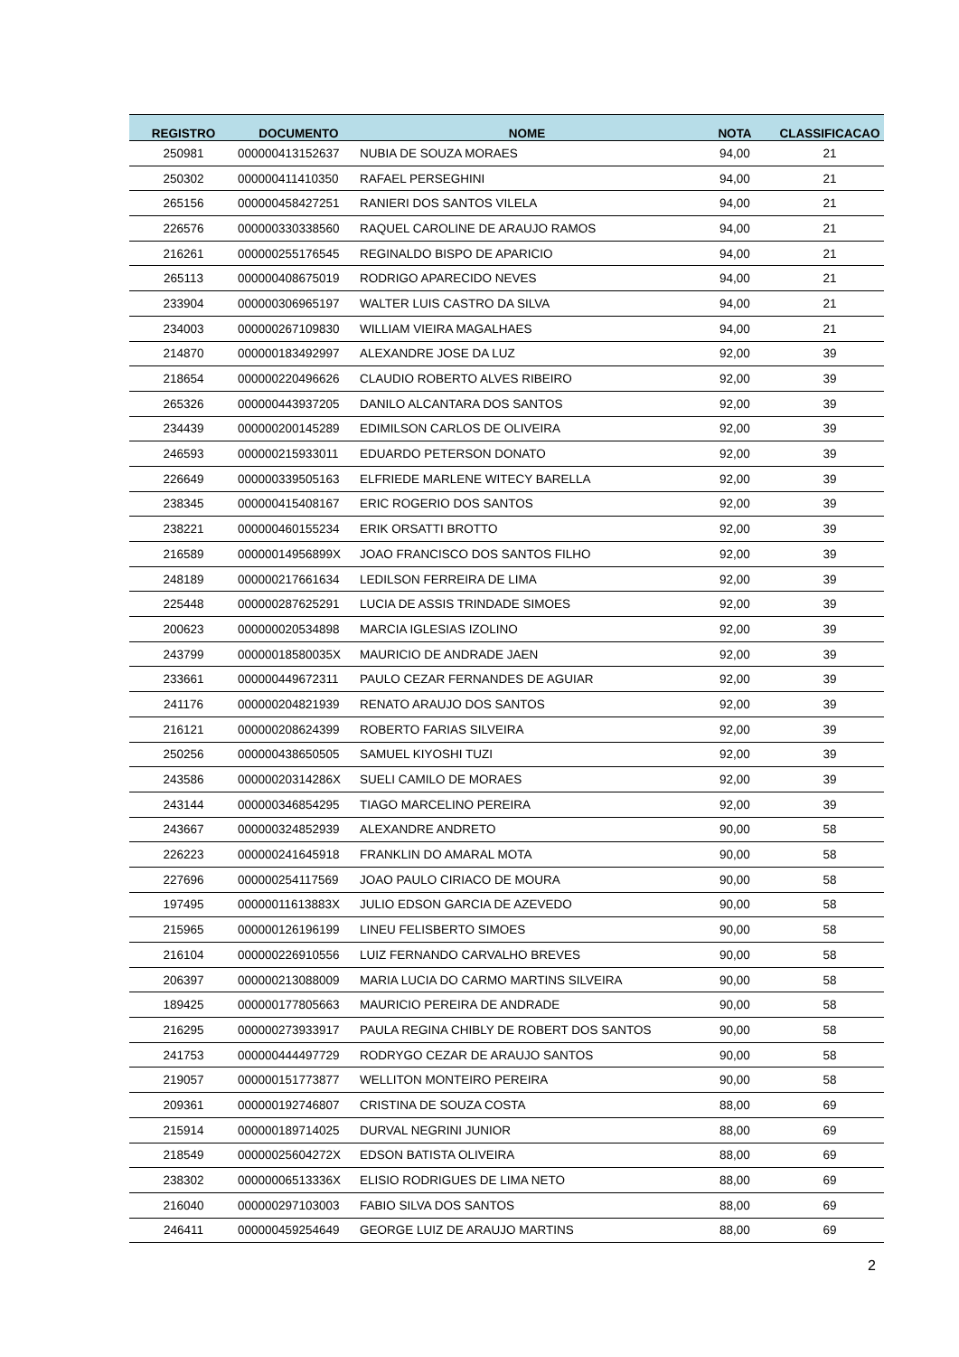| REGISTRO | DOCUMENTO | NOME | NOTA | CLASSIFICACAO |
| --- | --- | --- | --- | --- |
| 250981 | 000000413152637 | NUBIA DE SOUZA MORAES | 94,00 | 21 |
| 250302 | 000000411410350 | RAFAEL PERSEGHINI | 94,00 | 21 |
| 265156 | 000000458427251 | RANIERI DOS SANTOS VILELA | 94,00 | 21 |
| 226576 | 000000330338560 | RAQUEL CAROLINE DE ARAUJO RAMOS | 94,00 | 21 |
| 216261 | 000000255176545 | REGINALDO BISPO DE APARICIO | 94,00 | 21 |
| 265113 | 000000408675019 | RODRIGO APARECIDO NEVES | 94,00 | 21 |
| 233904 | 000000306965197 | WALTER LUIS CASTRO DA SILVA | 94,00 | 21 |
| 234003 | 000000267109830 | WILLIAM VIEIRA MAGALHAES | 94,00 | 21 |
| 214870 | 000000183492997 | ALEXANDRE JOSE DA LUZ | 92,00 | 39 |
| 218654 | 000000220496626 | CLAUDIO ROBERTO ALVES RIBEIRO | 92,00 | 39 |
| 265326 | 000000443937205 | DANILO ALCANTARA DOS SANTOS | 92,00 | 39 |
| 234439 | 000000200145289 | EDIMILSON CARLOS DE OLIVEIRA | 92,00 | 39 |
| 246593 | 000000215933011 | EDUARDO PETERSON DONATO | 92,00 | 39 |
| 226649 | 000000339505163 | ELFRIEDE MARLENE WITECY BARELLA | 92,00 | 39 |
| 238345 | 000000415408167 | ERIC ROGERIO DOS SANTOS | 92,00 | 39 |
| 238221 | 000000460155234 | ERIK ORSATTI BROTTO | 92,00 | 39 |
| 216589 | 00000014956899X | JOAO FRANCISCO DOS SANTOS FILHO | 92,00 | 39 |
| 248189 | 000000217661634 | LEDILSON FERREIRA DE LIMA | 92,00 | 39 |
| 225448 | 000000287625291 | LUCIA DE ASSIS TRINDADE SIMOES | 92,00 | 39 |
| 200623 | 000000020534898 | MARCIA IGLESIAS IZOLINO | 92,00 | 39 |
| 243799 | 00000018580035X | MAURICIO DE ANDRADE JAEN | 92,00 | 39 |
| 233661 | 000000449672311 | PAULO CEZAR FERNANDES DE AGUIAR | 92,00 | 39 |
| 241176 | 000000204821939 | RENATO ARAUJO DOS SANTOS | 92,00 | 39 |
| 216121 | 000000208624399 | ROBERTO FARIAS SILVEIRA | 92,00 | 39 |
| 250256 | 000000438650505 | SAMUEL KIYOSHI TUZI | 92,00 | 39 |
| 243586 | 00000020314286X | SUELI CAMILO DE MORAES | 92,00 | 39 |
| 243144 | 000000346854295 | TIAGO MARCELINO PEREIRA | 92,00 | 39 |
| 243667 | 000000324852939 | ALEXANDRE ANDRETO | 90,00 | 58 |
| 226223 | 000000241645918 | FRANKLIN DO AMARAL MOTA | 90,00 | 58 |
| 227696 | 000000254117569 | JOAO PAULO CIRIACO DE MOURA | 90,00 | 58 |
| 197495 | 00000011613883X | JULIO EDSON GARCIA DE AZEVEDO | 90,00 | 58 |
| 215965 | 000000126196199 | LINEU FELISBERTO SIMOES | 90,00 | 58 |
| 216104 | 000000226910556 | LUIZ FERNANDO CARVALHO BREVES | 90,00 | 58 |
| 206397 | 000000213088009 | MARIA LUCIA DO CARMO MARTINS SILVEIRA | 90,00 | 58 |
| 189425 | 000000177805663 | MAURICIO PEREIRA DE ANDRADE | 90,00 | 58 |
| 216295 | 000000273933917 | PAULA REGINA CHIBLY DE ROBERT DOS SANTOS | 90,00 | 58 |
| 241753 | 000000444497729 | RODRYGO CEZAR DE ARAUJO SANTOS | 90,00 | 58 |
| 219057 | 000000151773877 | WELLITON MONTEIRO PEREIRA | 90,00 | 58 |
| 209361 | 000000192746807 | CRISTINA DE SOUZA COSTA | 88,00 | 69 |
| 215914 | 000000189714025 | DURVAL NEGRINI JUNIOR | 88,00 | 69 |
| 218549 | 00000025604272X | EDSON BATISTA OLIVEIRA | 88,00 | 69 |
| 238302 | 00000006513336X | ELISIO RODRIGUES DE LIMA NETO | 88,00 | 69 |
| 216040 | 000000297103003 | FABIO SILVA DOS SANTOS | 88,00 | 69 |
| 246411 | 000000459254649 | GEORGE LUIZ DE ARAUJO MARTINS | 88,00 | 69 |
2